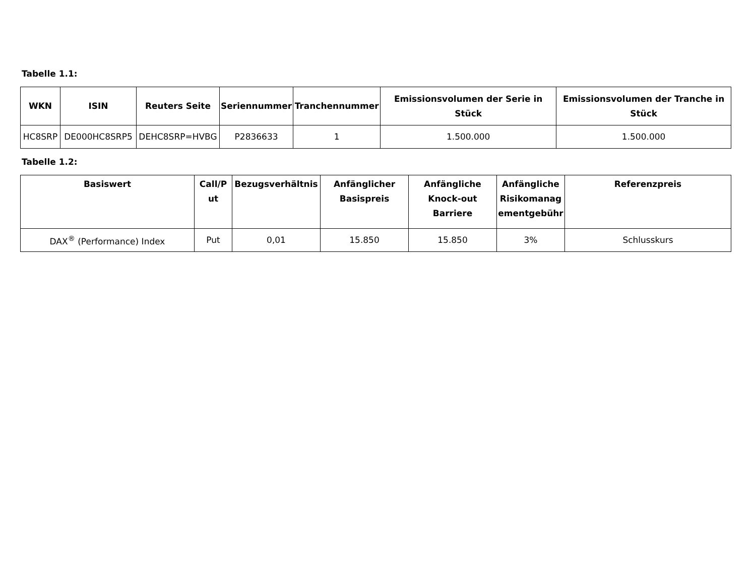Tabelle 1.1:
| WKN | ISIN | Reuters Seite | Seriennummer | Tranchennummer | Emissionsvolumen der Serie in Stück | Emissionsvolumen der Tranche in Stück |
| --- | --- | --- | --- | --- | --- | --- |
| HC8SRP | DE000HC8SRP5 | DEHC8SRP=HVBG | P2836633 | 1 | 1.500.000 | 1.500.000 |
Tabelle 1.2:
| Basiswert | Call/P ut | Bezugsverhältnis | Anfänglicher Basispreis | Anfängliche Knock-out Barriere | Anfängliche Risikomanag ementgebühr | Referenzpreis |
| --- | --- | --- | --- | --- | --- | --- |
| DAX<sup>®</sup> (Performance) Index | Put | 0,01 | 15.850 | 15.850 | 3% | Schlusskurs |